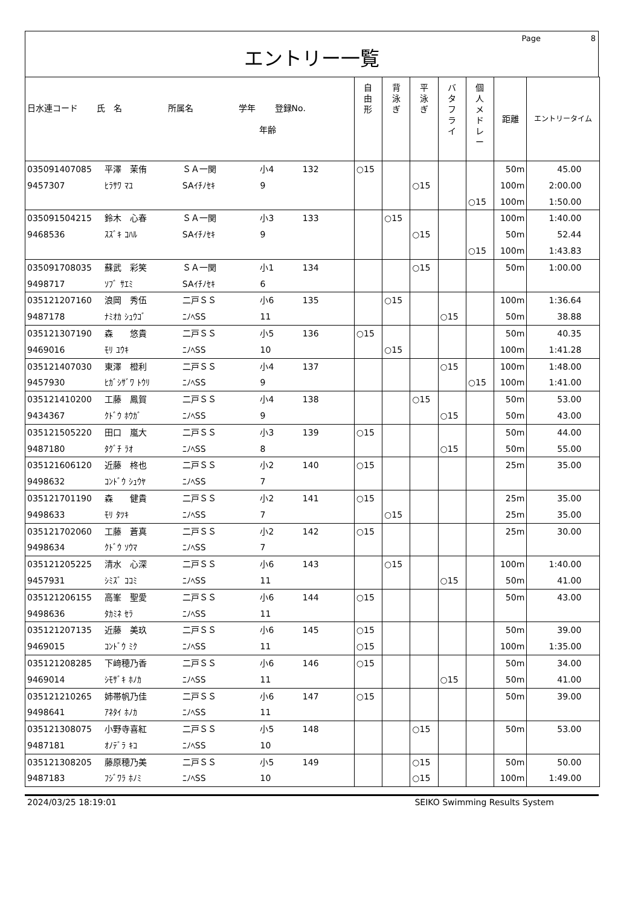Page 8
エントリー一覧
| 日水連コード 氏 名 所属名 学年 登録No. 年齢 | | | | | 自 由 形 | 背 泳 ぎ | 平 泳 ぎ | バ タ フ ラ イ | 個 人 メ ド レ ー | 距離 | エントリータイム |
| --- | --- | --- | --- | --- | --- | --- | --- | --- | --- | --- | --- |
| 035091407085 | 平澤 茉侑 | ＳＡ一関 | 小4 | 132 | ○15 | | | | | 50m | 45.00 |
| 9457307 | ﾋﾗｻﾜ ﾏﾕ | SAｲﾁﾉｾｷ | 9 | | | | ○15 | | | 100m | 2:00.00 |
| | | | | | | | | | ○15 | 100m | 1:50.00 |
| 035091504215 | 鈴木 心春 | ＳＡ一関 | 小3 | 133 | | ○15 | | | | 100m | 1:40.00 |
| 9468536 | ｽｽﾞｷ ｺﾊﾙ | SAｲﾁﾉｾｷ | 9 | | | | ○15 | | | 50m | 52.44 |
| | | | | | | | | | ○15 | 100m | 1:43.83 |
| 035091708035 | 蘇武 彩笑 | ＳＡ一関 | 小1 | 134 | | | ○15 | | | 50m | 1:00.00 |
| 9498717 | ｿﾌﾞ ｻｴﾐ | SAｲﾁﾉｾｷ | 6 | | | | | | | | |
| 035121207160 | 浪岡 秀伍 | 二戸ＳＳ | 小6 | 135 | | ○15 | | | | 100m | 1:36.64 |
| 9487178 | ﾅﾐｵｶ ｼｭｳｺﾞ | ﾆﾉﾍSS | 11 | | | | | ○15 | | 50m | 38.88 |
| 035121307190 | 森 悠貴 | 二戸ＳＳ | 小5 | 136 | ○15 | | | | | 50m | 40.35 |
| 9469016 | ﾓﾘ ﾕｳｷ | ﾆﾉﾍSS | 10 | | | ○15 | | | | 100m | 1:41.28 |
| 035121407030 | 東澤 橙利 | 二戸ＳＳ | 小4 | 137 | | | | ○15 | | 100m | 1:48.00 |
| 9457930 | ﾋｶﾞｼｻﾞﾜ ﾄｳﾘ | ﾆﾉﾍSS | 9 | | | | | | ○15 | 100m | 1:41.00 |
| 035121410200 | 工藤 鳳賀 | 二戸ＳＳ | 小4 | 138 | | | ○15 | | | 50m | 53.00 |
| 9434367 | ｸﾄﾞｳ ﾎｳｶﾞ | ﾆﾉﾍSS | 9 | | | | | ○15 | | 50m | 43.00 |
| 035121505220 | 田口 嵐大 | 二戸ＳＳ | 小3 | 139 | ○15 | | | | | 50m | 44.00 |
| 9487180 | ﾀｸﾞﾁ ﾗｵ | ﾆﾉﾍSS | 8 | | | | | ○15 | | 50m | 55.00 |
| 035121606120 | 近藤 柊也 | 二戸ＳＳ | 小2 | 140 | ○15 | | | | | 25m | 35.00 |
| 9498632 | ｺﾝﾄﾞｳ ｼｭｳﾔ | ﾆﾉﾍSS | 7 | | | | | | | | |
| 035121701190 | 森 健貴 | 二戸ＳＳ | 小2 | 141 | ○15 | | | | | 25m | 35.00 |
| 9498633 | ﾓﾘ ﾀﾂｷ | ﾆﾉﾍSS | 7 | | | ○15 | | | | 25m | 35.00 |
| 035121702060 | 工藤 蒼真 | 二戸ＳＳ | 小2 | 142 | ○15 | | | | | 25m | 30.00 |
| 9498634 | ｸﾄﾞｳ ｿｳﾏ | ﾆﾉﾍSS | 7 | | | | | | | | |
| 035121205225 | 清水 心深 | 二戸ＳＳ | 小6 | 143 | | ○15 | | | | 100m | 1:40.00 |
| 9457931 | ｼﾐｽﾞ ｺｺﾐ | ﾆﾉﾍSS | 11 | | | | | ○15 | | 50m | 41.00 |
| 035121206155 | 高峯 聖愛 | 二戸ＳＳ | 小6 | 144 | ○15 | | | | | 50m | 43.00 |
| 9498636 | ﾀｶﾐﾈ ｾﾗ | ﾆﾉﾍSS | 11 | | | | | | | | |
| 035121207135 | 近藤 美玖 | 二戸ＳＳ | 小6 | 145 | ○15 | | | | | 50m | 39.00 |
| 9469015 | ｺﾝﾄﾞｳ ﾐｸ | ﾆﾉﾍSS | 11 | | ○15 | | | | | 100m | 1:35.00 |
| 035121208285 | 下﨑穂乃香 | 二戸ＳＳ | 小6 | 146 | ○15 | | | | | 50m | 34.00 |
| 9469014 | ｼﾓｻﾞｷ ﾎﾉｶ | ﾆﾉﾍSS | 11 | | | | | ○15 | | 50m | 41.00 |
| 035121210265 | 姉帯帆乃佳 | 二戸ＳＳ | 小6 | 147 | ○15 | | | | | 50m | 39.00 |
| 9498641 | ｱﾈﾀｲ ﾎﾉｶ | ﾆﾉﾍSS | 11 | | | | | | | | |
| 035121308075 | 小野寺喜紅 | 二戸ＳＳ | 小5 | 148 | | | ○15 | | | 50m | 53.00 |
| 9487181 | ｵﾉﾃﾞﾗ ｷｺ | ﾆﾉﾍSS | 10 | | | | | | | | |
| 035121308205 | 藤原穂乃美 | 二戸ＳＳ | 小5 | 149 | | | ○15 | | | 50m | 50.00 |
| 9487183 | ﾌｼﾞﾜﾗ ﾎﾉﾐ | ﾆﾉﾍSS | 10 | | | | ○15 | | | 100m | 1:49.00 |
2024/03/25 18:19:01 SEIKO Swimming Results System